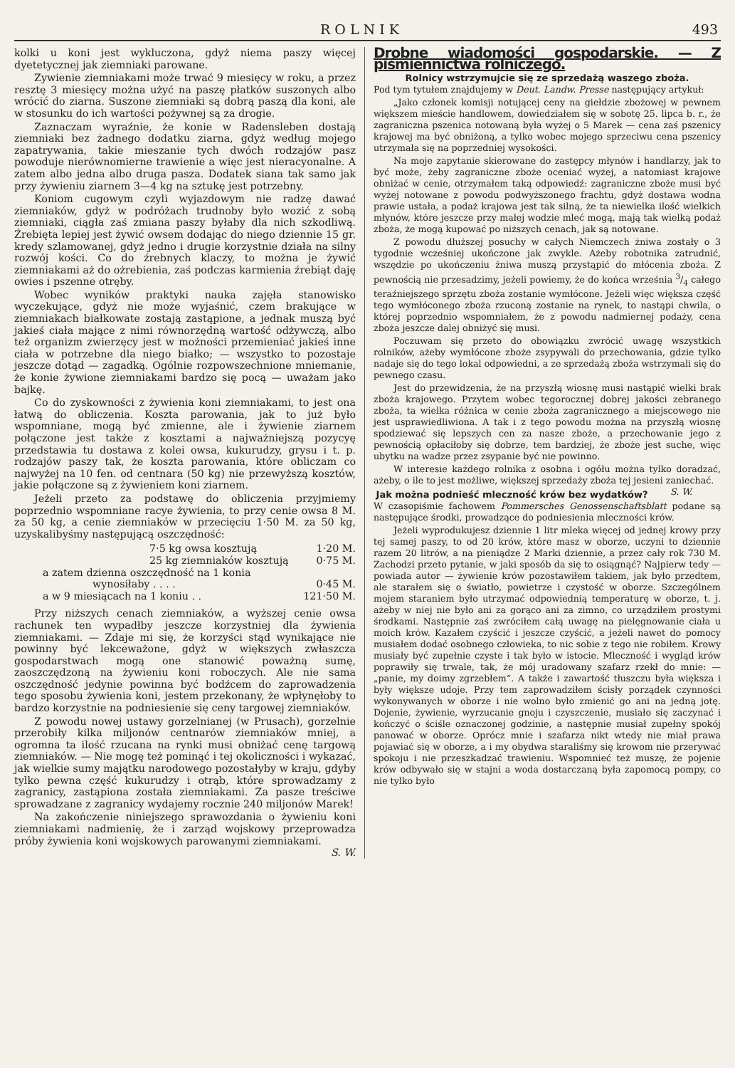R O L N I K 493
kolki u koni jest wykluczona, gdyż niema paszy więcej dyetetycznej jak ziemniaki parowane.
Zywienie ziemniakami może trwać 9 miesięcy w roku, a przez resztę 3 miesięcy można użyć na paszę płatków suszonych albo wrócić do ziarna. Suszone ziemniaki są dobrą paszą dla koni, ale w stosunku do ich wartości pożywnej są za drogie.
Zaznaczam wyraźnie, że konie w Radensleben dostają ziemniaki bez żadnego dodatku ziarna, gdyż według mojego zapatrywania, takie mieszanie tych dwóch rodzajów pasz powoduje nierównomierne trawienie a więc jest nieracyonalne. A zatem albo jedna albo druga pasza. Dodatek siana tak samo jak przy żywieniu ziarnem 3—4 kg na sztukę jest potrzebny.
Koniom cugowym czyli wyjazdowym nie radzę dawać ziemniaków, gdyż w podróżach trudnoby było wozić z sobą ziemniaki, ciągła zaś zmiana paszy byłaby dla nich szkodliwą. Źrebięta lepiej jest żywić owsem dodając do niego dziennie 15 gr. kredy szlamowanej, gdyż jedno i drugie korzystnie działa na silny rozwój kości. Co do źrebnych klaczy, to można je żywić ziemniakami aż do ożrebienia, zaś podczas karmienia źrebiąt daję owies i pszenne otręby.
Wobec wyników praktyki nauka zajęła stanowisko wyczekujące, gdyż nie może wyjaśnić, czem brakujące w ziemniakach białkowate zostają zastąpione, a jednak muszą być jakieś ciała mające z nimi równorzędną wartość odżywczą, albo też organizm zwierzęcy jest w możności przemieniać jakieś inne ciała w potrzebne dla niego białko; — wszystko to pozostaje jeszcze dotąd — zagadką. Ogólnie rozpowszechnione mniemanie, że konie żywione ziemniakami bardzo się pocą — uważam jako bajkę.
Co do zyskowności z żywienia koni ziemniakami, to jest ona łatwą do obliczenia. Koszta parowania, jak to już było wspomniane, mogą być zmienne, ale i żywienie ziarnem połączone jest także z kosztami a najważniejszą pozycyę przedstawia tu dostawa z kolei owsa, kukurudzy, grysu i t. p. rodzajów paszy tak, że koszta parowania, które obliczam co najwyżej na 10 fen. od centnara (50 kg) nie przewyższą kosztów, jakie połączone są z żywieniem koni ziarnem.
Jeżeli przeto za podstawę do obliczenia przyjmiemy poprzednio wspomniane racye żywienia, to przy cenie owsa 8 M. za 50 kg, a cenie ziemniaków w przecięciu 1·50 M. za 50 kg, uzyskalibyśmy następującą oszczędność:
7·5 kg owsa kosztują 1·20 M.
25 kg ziemniaków kosztują 0·75 M.
a zatem dzienna oszczędność na 1 konia
wynosiłaby . . . . 0·45 M.
a w 9 miesiącach na 1 koniu . . 121·50 M.
Przy niższych cenach ziemniaków, a wyższej cenie owsa rachunek ten wypadłby jeszcze korzystniej dla żywienia ziemniakami. — Zdaje mi się, że korzyści stąd wynikające nie powinny być lekceważone, gdyż w większych zwłaszcza gospodarstwach mogą one stanowić poważną sumę, zaoszczędzoną na żywieniu koni roboczych. Ale nie sama oszczędność jedynie powinna być bodźcem do zaprowadzenia tego sposobu żywienia koni, jestem przekonany, że wpłynęłoby to bardzo korzystnie na podniesienie się ceny targowej ziemniaków.
Z powodu nowej ustawy gorzelnianej (w Prusach), gorzelnie przerobiły kilka miljonów centnarów ziemniaków mniej, a ogromna ta ilość rzucana na rynki musi obniżać cenę targową ziemniaków. — Nie mogę też pominąć i tej okoliczności i wykazać, jak wielkie sumy majątku narodowego pozostałyby w kraju, gdyby tylko pewna część kukurudzy i otrąb, które sprowadzamy z zagranicy, zastąpiona została ziemniakami. Za pasze treściwe sprowadzane z zagranicy wydajemy rocznie 240 miljonów Marek!
Na zakończenie niniejszego sprawozdania o żywieniu koni ziemniakami nadmienię, że i zarząd wojskowy przeprowadza próby żywienia koni wojskowych parowanymi ziemniakami. S. W.
Drobne wiadomości gospodarskie. — Z piśmiennictwa rolniczego.
Rolnicy wstrzymujcie się ze sprzedażą waszego zboża.
Pod tym tytułem znajdujemy w Deut. Landw. Presse następujący artykuł:
„Jako członek komisji notującej ceny na giełdzie zbożowej w pewnem większem mieście handlowem, dowiedziałem się w sobotę 25. lipca b. r., że zagraniczna pszenica notowaną była wyżej o 5 Marek — cena zaś pszenicy krajowej ma być obniżoną, a tylko wobec mojego sprzeciwu cena pszenicy utrzymała się na poprzedniej wysokości.
Na moje zapytanie skierowane do zastępcy młynów i handlarzy, jak to być może, żeby zagraniczne zboże oceniać wyżej, a natomiast krajowe obniżać w cenie, otrzymałem taką odpowiedź: zagraniczne zboże musi być wyżej notowane z powodu podwyższonego frachtu, gdyż dostawa wodna prawie ustała, a podaż krajowa jest tak silną, że ta niewielka ilość wielkich młynów, które jeszcze przy małej wodzie mleć mogą, mają tak wielką podaż zboża, że mogą kupować po niższych cenach, jak są notowane.
Z powodu dłuższej posuchy w całych Niemczech żniwa zostały o 3 tygodnie wcześniej ukończone jak zwykle. Ażeby robotnika zatrudnić, wszędzie po ukończeniu żniwa muszą przystąpić do młócenia zboża. Z pewnością nie przesadzimy, jeżeli powiemy, że do końca września 3/4 całego teraźniejszego sprzętu zboża zostanie wymłócone. Jeżeli więc większa część tego wymłóconego zboża rzuconą zostanie na rynek, to nastąpi chwila, o której poprzednio wspomniałem, że z powodu nadmiernej podaży, cena zboża jeszcze dalej obniżyć się musi.
Poczuwam się przeto do obowiązku zwrócić uwagę wszystkich rolników, ażeby wymłócone zboże zsypywali do przechowania, gdzie tylko nadaje się do tego lokal odpowiedni, a ze sprzedażą zboża wstrzymali się do pewnego czasu.
Jest do przewidzenia, że na przyszłą wiosnę musi nastąpić wielki brak zboża krajowego. Przytem wobec tegorocznej dobrej jakości zebranego zboża, ta wielka różnica w cenie zboża zagranicznego a miejscowego nie jest usprawiedliwiona. A tak i z tego powodu można na przyszłą wiosnę spodziewać się lepszych cen za nasze zboże, a przechowanie jego z pewnością opłaciłoby się dobrze, tem bardziej, że zboże jest suche, więc ubytku na wadze przez zsypanie być nie powinno.
W interesie każdego rolnika z osobna i ogółu można tylko doradzać, ażeby, o ile to jest możliwe, większej sprzedaży zboża tej jesieni zaniechać. S. W.
Jak można podnieść mleczność krów bez wydatków?
W czasopiśmie fachowem Pommersches Genossenschaftsblatt podane są następujące środki, prowadzące do podniesienia mleczności krów.
Jeżeli wyprodukujesz dziennie 1 litr mleka więcej od jednej krowy przy tej samej paszy, to od 20 krów, które masz w oborze, uczyni to dziennie razem 20 litrów, a na pieniądze 2 Marki dziennie, a przez cały rok 730 M. Zachodzi przeto pytanie, w jaki sposób da się to osiągnąć? Najpierw tedy — powiada autor — żywienie krów pozostawiłem takiem, jak było przedtem, ale starałem się o światło, powietrze i czystość w oborze. Szczególnem mojem staraniem było utrzymać odpowiednią temperaturę w oborze, t. j. ażeby w niej nie było ani za gorąco ani za zimno, co urządziłem prostymi środkami. Następnie zaś zwróciłem całą uwagę na pielęgnowanie ciała u moich krów. Kazałem czyścić i jeszcze czyścić, a jeżeli nawet do pomocy musiałem dodać osobnego człowieka, to nic sobie z tego nie robiłem. Krowy musiały być zupełnie czyste i tak było w istocie. Mleczność i wygląd krów poprawiły się trwale, tak, że mój uradowany szafarz rzekł do mnie: — „panie, my doimy zgrzebłem“. A także i zawartość tłuszczu była większa i były większe udoje. Przy tem zaprowadziłem ścisły porządek czynności wykonywanych w oborze i nie wolno było zmienić go ani na jedną jotę. Dojenie, żywienie, wyrzucanie gnoju i czyszczenie, musiało się zaczynać i kończyć o ściśle oznaczonej godzinie, a następnie musiał zupełny spokój panować w oborze. Oprócz mnie i szafarza nikt wtedy nie miał prawa pojawiać się w oborze, a i my obydwa staraliśmy się krowom nie przerywać spokoju i nie przeszkadzać trawieniu. Wspomnieć też muszę, że pojenie krów odbywało się w stajni a woda dostarczaną była zapomocą pompy, co nie tylko było